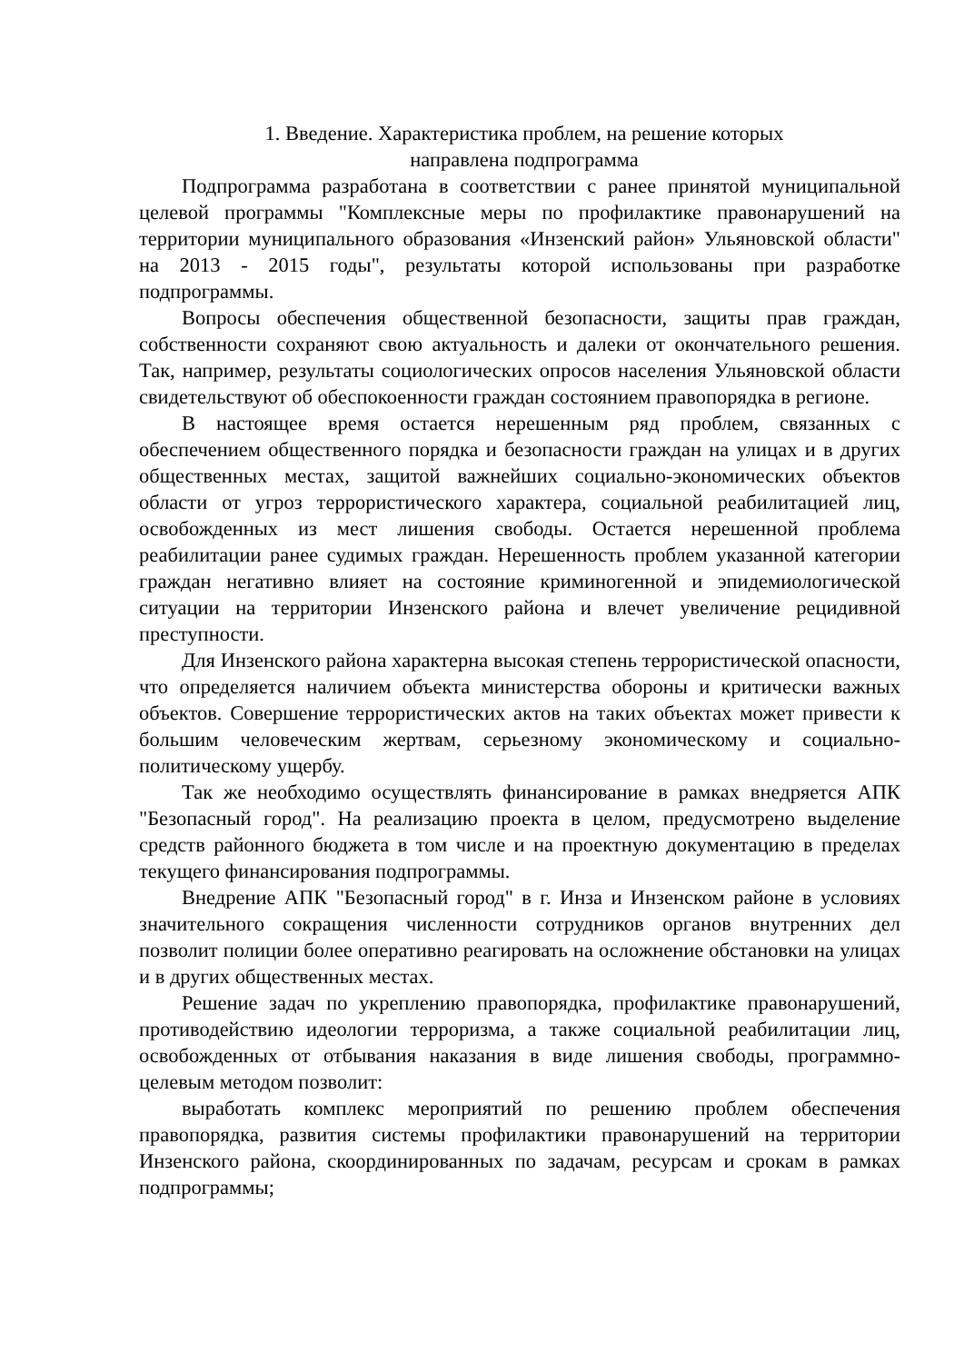1. Введение. Характеристика проблем, на решение которых
направлена подпрограмма
Подпрограмма разработана в соответствии с ранее принятой муниципальной целевой программы "Комплексные меры по профилактике правонарушений на территории муниципального образования «Инзенский район» Ульяновской области" на 2013 - 2015 годы", результаты которой использованы при разработке подпрограммы.
Вопросы обеспечения общественной безопасности, защиты прав граждан, собственности сохраняют свою актуальность и далеки от окончательного решения. Так, например, результаты социологических опросов населения Ульяновской области свидетельствуют об обеспокоенности граждан состоянием правопорядка в регионе.
В настоящее время остается нерешенным ряд проблем, связанных с обеспечением общественного порядка и безопасности граждан на улицах и в других общественных местах, защитой важнейших социально-экономических объектов области от угроз террористического характера, социальной реабилитацией лиц, освобожденных из мест лишения свободы. Остается нерешенной проблема реабилитации ранее судимых граждан. Нерешенность проблем указанной категории граждан негативно влияет на состояние криминогенной и эпидемиологической ситуации на территории Инзенского района и влечет увеличение рецидивной преступности.
Для Инзенского района характерна высокая степень террористической опасности, что определяется наличием объекта министерства обороны и критически важных объектов. Совершение террористических актов на таких объектах может привести к большим человеческим жертвам, серьезному экономическому и социально-политическому ущербу.
Так же необходимо осуществлять финансирование в рамках внедряется АПК "Безопасный город". На реализацию проекта в целом, предусмотрено выделение средств районного бюджета в том числе и на проектную документацию в пределах текущего финансирования подпрограммы.
Внедрение АПК "Безопасный город" в г. Инза и Инзенском районе в условиях значительного сокращения численности сотрудников органов внутренних дел позволит полиции более оперативно реагировать на осложнение обстановки на улицах и в других общественных местах.
Решение задач по укреплению правопорядка, профилактике правонарушений, противодействию идеологии терроризма, а также социальной реабилитации лиц, освобожденных от отбывания наказания в виде лишения свободы, программно-целевым методом позволит:
выработать комплекс мероприятий по решению проблем обеспечения правопорядка, развития системы профилактики правонарушений на территории Инзенского района, скоординированных по задачам, ресурсам и срокам в рамках подпрограммы;